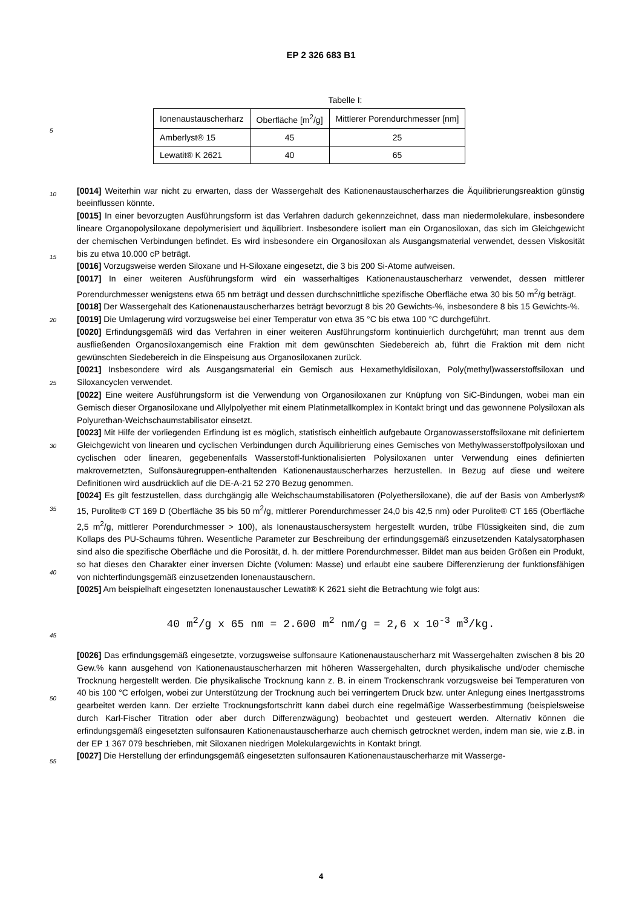EP 2 326 683 B1
Tabelle I:
| Ionenaustauscherharz | Oberfläche [m<sup>2</sup>/g] | Mittlerer Porendurchmesser [nm] |
| --- | --- | --- |
| Amberlyst® 15 | 45 | 25 |
| Lewatit® K 2621 | 40 | 65 |
5
[0014] Weiterhin war nicht zu erwarten, dass der Wassergehalt des Kationenaustauscherharzes die Äquilibrierungsreaktion günstig beeinflussen könnte.
[0015] In einer bevorzugten Ausführungsform ist das Verfahren dadurch gekennzeichnet, dass man niedermolekulare, insbesondere lineare Organopolysiloxane depolymerisiert und äquilibriert. Insbesondere isoliert man ein Organosiloxan, das sich im Gleichgewicht der chemischen Verbindungen befindet. Es wird insbesondere ein Organosiloxan als Ausgangsmaterial verwendet, dessen Viskosität bis zu etwa 10.000 cP beträgt.
[0016] Vorzugsweise werden Siloxane und H-Siloxane eingesetzt, die 3 bis 200 Si-Atome aufweisen.
[0017] In einer weiteren Ausführungsform wird ein wasserhaltiges Kationenaustauscherharz verwendet, dessen mittlerer Porendurchmesser wenigstens etwa 65 nm beträgt und dessen durchschnittliche spezifische Oberfläche etwa 30 bis 50 m<sup>2</sup>/g beträgt.
[0018] Der Wassergehalt des Kationenaustauscherharzes beträgt bevorzugt 8 bis 20 Gewichts-%, insbesondere 8 bis 15 Gewichts-%.
[0019] Die Umlagerung wird vorzugsweise bei einer Temperatur von etwa 35 °C bis etwa 100 °C durchgeführt.
[0020] Erfindungsgemäß wird das Verfahren in einer weiteren Ausführungsform kontinuierlich durchgeführt; man trennt aus dem ausfließenden Organosiloxangemisch eine Fraktion mit dem gewünschten Siedebereich ab, führt die Fraktion mit dem nicht gewünschten Siedebereich in die Einspeisung aus Organosiloxanen zurück.
[0021] Insbesondere wird als Ausgangsmaterial ein Gemisch aus Hexamethyldisiloxan, Poly(methyl)wasserstoffsiloxan und Siloxancyclen verwendet.
[0022] Eine weitere Ausführungsform ist die Verwendung von Organosiloxanen zur Knüpfung von SiC-Bindungen, wobei man ein Gemisch dieser Organosiloxane und Allylpolyether mit einem Platinmetallkomplex in Kontakt bringt und das gewonnene Polysiloxan als Polyurethan-Weichschaumstabilisator einsetzt.
[0023] Mit Hilfe der vorliegenden Erfindung ist es möglich, statistisch einheitlich aufgebaute Organowasserstoffsiloxane mit definiertem Gleichgewicht von linearen und cyclischen Verbindungen durch Äquilibrierung eines Gemisches von Methylwasserstoffpolysiloxan und cyclischen oder linearen, gegebenenfalls Wasserstoff-funktionalisierten Polysiloxanen unter Verwendung eines definierten makrovernetzten, Sulfonsäuregruppen-enthaltenden Kationenaustauscherharzes herzustellen. In Bezug auf diese und weitere Definitionen wird ausdrücklich auf die DE-A-21 52 270 Bezug genommen.
[0024] Es gilt festzustellen, dass durchgängig alle Weichschaumstabilisatoren (Polyethersiloxane), die auf der Basis von Amberlyst® 15, Purolite® CT 169 D (Oberfläche 35 bis 50 m<sup>2</sup>/g, mittlerer Porendurchmesser 24,0 bis 42,5 nm) oder Purolite® CT 165 (Oberfläche 2,5 m<sup>2</sup>/g, mittlerer Porendurchmesser > 100), als Ionenaustauschersystem hergestellt wurden, trübe Flüssigkeiten sind, die zum Kollaps des PU-Schaums führen. Wesentliche Parameter zur Beschreibung der erfindungsgemäß einzusetzenden Katalysatorphasen sind also die spezifische Oberfläche und die Porosität, d. h. der mittlere Porendurchmesser. Bildet man aus beiden Größen ein Produkt, so hat dieses den Charakter einer inversen Dichte (Volumen: Masse) und erlaubt eine saubere Differenzierung der funktionsfähigen von nichterfindungsgemäß einzusetzenden Ionenaustauschern.
[0025] Am beispielhaft eingesetzten Ionenaustauscher Lewatit® K 2621 sieht die Betrachtung wie folgt aus:
40 m<sup>2</sup>/g x 65 nm = 2.600 m<sup>2</sup> nm/g = 2,6 x 10<sup>-3</sup> m<sup>3</sup>/kg.
[0026] Das erfindungsgemäß eingesetzte, vorzugsweise sulfonsaure Kationenaustauscherharz mit Wassergehalten zwischen 8 bis 20 Gew.% kann ausgehend von Kationenaustauscherharzen mit höheren Wassergehalten, durch physikalische und/oder chemische Trocknung hergestellt werden. Die physikalische Trocknung kann z. B. in einem Trockenschrank vorzugsweise bei Temperaturen von 40 bis 100 °C erfolgen, wobei zur Unterstützung der Trocknung auch bei verringertem Druck bzw. unter Anlegung eines Inertgasstroms gearbeitet werden kann. Der erzielte Trocknungsfortschritt kann dabei durch eine regelmäßige Wasserbestimmung (beispielsweise durch Karl-Fischer Titration oder aber durch Differenzwägung) beobachtet und gesteuert werden. Alternativ können die erfindungsgemäß eingesetzten sulfonsauren Kationenaustauscherharze auch chemisch getrocknet werden, indem man sie, wie z.B. in der EP 1 367 079 beschrieben, mit Siloxanen niedrigen Molekulargewichts in Kontakt bringt.
[0027] Die Herstellung der erfindungsgemäß eingesetzten sulfonsauren Kationenaustauscherharze mit Wasserge-
10
15
20
25
30
35
40
45
50
55
4